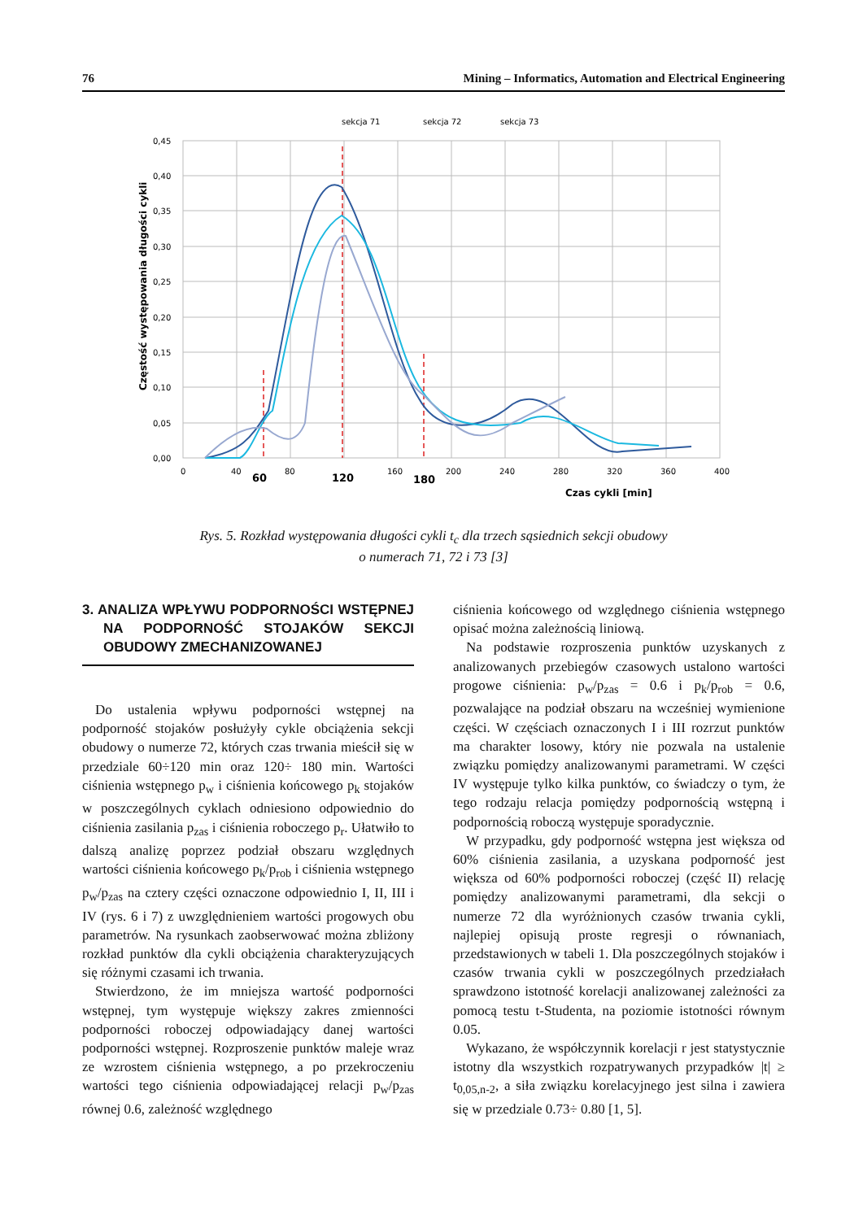76 Mining – Informatics, Automation and Electrical Engineering
sekcja 71
sekcja 72
sekcja 73
0,45
0,40
0,35
0,30
0,25
0,20
0,15
0,10
0,05
0,00
0
40
80
160
200
240
280
320
360
400
60
120
180
Czas cykli [min]
Częstość występowania długości cykli
Rys. 5. Rozkład występowania długości cykli t<sub>c</sub> dla trzech sąsiednich sekcji obudowy
o numerach 71, 72 i 73 [3]
3. ANALIZA WPŁYWU PODPORNOŚCI WSTĘPNEJ NA PODPORNOŚĆ STOJAKÓW SEKCJI OBUDOWY ZMECHANIZOWANEJ
Do ustalenia wpływu podporności wstępnej na podporność stojaków posłużyły cykle obciążenia sekcji obudowy o numerze 72, których czas trwania mieścił się w przedziale 60÷120 min oraz 120÷ 180 min. Wartości ciśnienia wstępnego p<sub>w</sub> i ciśnienia końcowego p<sub>k</sub> stojaków w poszczególnych cyklach odniesiono odpowiednio do ciśnienia zasilania p<sub>zas</sub> i ciśnienia roboczego p<sub>r</sub>. Ułatwiło to dalszą analizę poprzez podział obszaru względnych wartości ciśnienia końcowego p<sub>k</sub>/p<sub>rob</sub> i ciśnienia wstępnego p<sub>w</sub>/p<sub>zas</sub> na cztery części oznaczone odpowiednio I, II, III i IV (rys. 6 i 7) z uwzględnieniem wartości progowych obu parametrów. Na rysunkach zaobserwować można zbliżony rozkład punktów dla cykli obciążenia charakteryzujących się różnymi czasami ich trwania.
Stwierdzono, że im mniejsza wartość podporności wstępnej, tym występuje większy zakres zmienności podporności roboczej odpowiadający danej wartości podporności wstępnej. Rozproszenie punktów maleje wraz ze wzrostem ciśnienia wstępnego, a po przekroczeniu wartości tego ciśnienia odpowiadającej relacji p<sub>w</sub>/p<sub>zas</sub> równej 0.6, zależność względnego
ciśnienia końcowego od względnego ciśnienia wstępnego opisać można zależnością liniową.
Na podstawie rozproszenia punktów uzyskanych z analizowanych przebiegów czasowych ustalono wartości progowe ciśnienia: p<sub>w</sub>/p<sub>zas</sub> = 0.6 i p<sub>k</sub>/p<sub>rob</sub> = 0.6, pozwalające na podział obszaru na wcześniej wymienione części. W częściach oznaczonych I i III rozrzut punktów ma charakter losowy, który nie pozwala na ustalenie związku pomiędzy analizowanymi parametrami. W części IV występuje tylko kilka punktów, co świadczy o tym, że tego rodzaju relacja pomiędzy podpornością wstępną i podpornością roboczą występuje sporadycznie.
W przypadku, gdy podporność wstępna jest większa od 60% ciśnienia zasilania, a uzyskana podporność jest większa od 60% podporności roboczej (część II) relację pomiędzy analizowanymi parametrami, dla sekcji o numerze 72 dla wyróżnionych czasów trwania cykli, najlepiej opisują proste regresji o równaniach, przedstawionych w tabeli 1. Dla poszczególnych stojaków i czasów trwania cykli w poszczególnych przedziałach sprawdzono istotność korelacji analizowanej zależności za pomocą testu t-Studenta, na poziomie istotności równym 0.05.
Wykazano, że współczynnik korelacji r jest statystycznie istotny dla wszystkich rozpatrywanych przypadków |t| ≥ t<sub>0,05,n-2</sub>, a siła związku korelacyjnego jest silna i zawiera się w przedziale 0.73÷ 0.80 [1, 5].